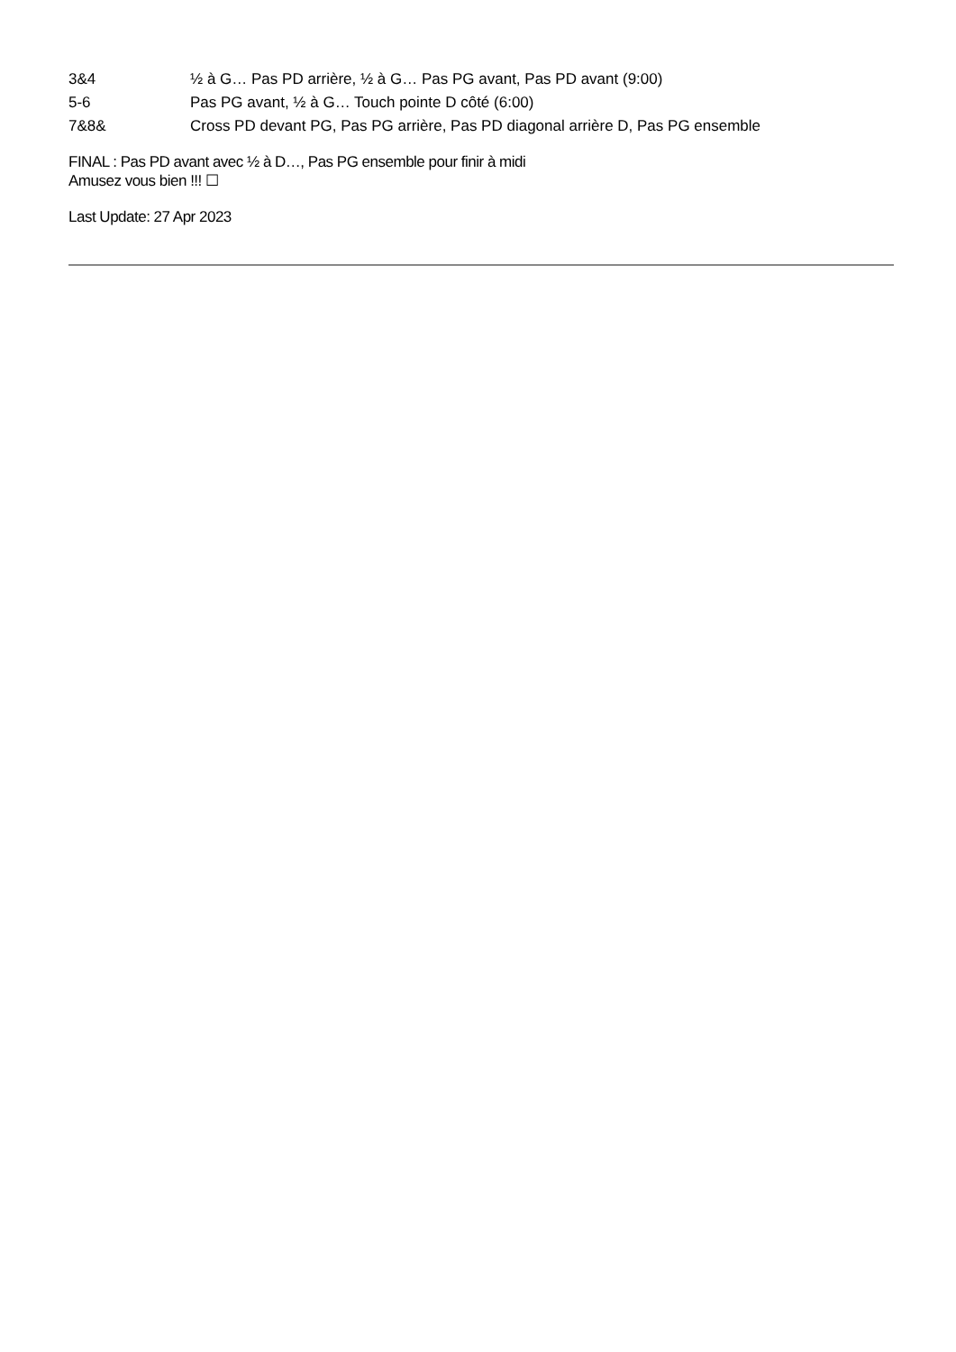| 3&4 | ½ à G… Pas PD arrière, ½ à G… Pas PG avant, Pas PD avant (9:00) |
| 5-6 | Pas PG avant, ½ à G… Touch pointe D côté (6:00) |
| 7&8& | Cross PD devant PG, Pas PG arrière, Pas PD diagonal arrière D, Pas PG ensemble |
FINAL : Pas PD avant avec ½ à D…, Pas PG ensemble pour finir à midi
Amusez vous bien !!! ☐
Last Update: 27 Apr 2023